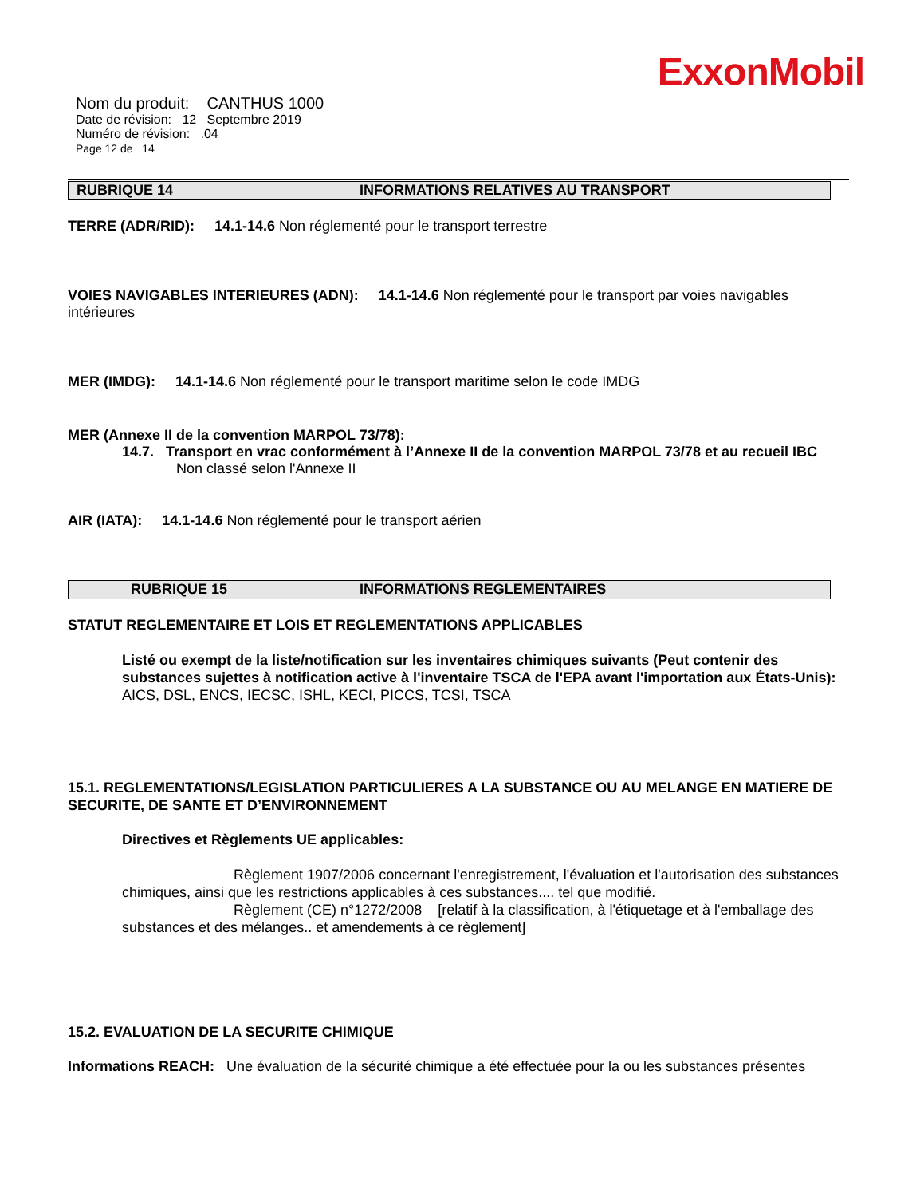ExxonMobil
Nom du produit: CANTHUS 1000
Date de révision: 12 Septembre 2019
Numéro de révision: .04
Page 12 de 14
RUBRIQUE 14 INFORMATIONS RELATIVES AU TRANSPORT
TERRE (ADR/RID): 14.1-14.6 Non réglementé pour le transport terrestre
VOIES NAVIGABLES INTERIEURES (ADN): 14.1-14.6 Non réglementé pour le transport par voies navigables intérieures
MER (IMDG): 14.1-14.6 Non réglementé pour le transport maritime selon le code IMDG
MER (Annexe II de la convention MARPOL 73/78):
14.7. Transport en vrac conformément à l’Annexe II de la convention MARPOL 73/78 et au recueil IBC
Non classé selon l'Annexe II
AIR (IATA): 14.1-14.6 Non réglementé pour le transport aérien
RUBRIQUE 15 INFORMATIONS REGLEMENTAIRES
STATUT REGLEMENTAIRE ET LOIS ET REGLEMENTATIONS APPLICABLES
Listé ou exempt de la liste/notification sur les inventaires chimiques suivants (Peut contenir des substances sujettes à notification active à l'inventaire TSCA de l'EPA avant l'importation aux États-Unis): AICS, DSL, ENCS, IECSC, ISHL, KECI, PICCS, TCSI, TSCA
15.1. REGLEMENTATIONS/LEGISLATION PARTICULIERES A LA SUBSTANCE OU AU MELANGE EN MATIERE DE SECURITE, DE SANTE ET D’ENVIRONNEMENT
Directives et Règlements UE applicables:
Règlement 1907/2006 concernant l'enregistrement, l'évaluation et l'autorisation des substances chimiques, ainsi que les restrictions applicables à ces substances.... tel que modifié.
Règlement (CE) n°1272/2008 [relatif à la classification, à l'étiquetage et à l'emballage des substances et des mélanges.. et amendements à ce règlement]
15.2. EVALUATION DE LA SECURITE CHIMIQUE
Informations REACH: Une évaluation de la sécurité chimique a été effectuée pour la ou les substances présentes